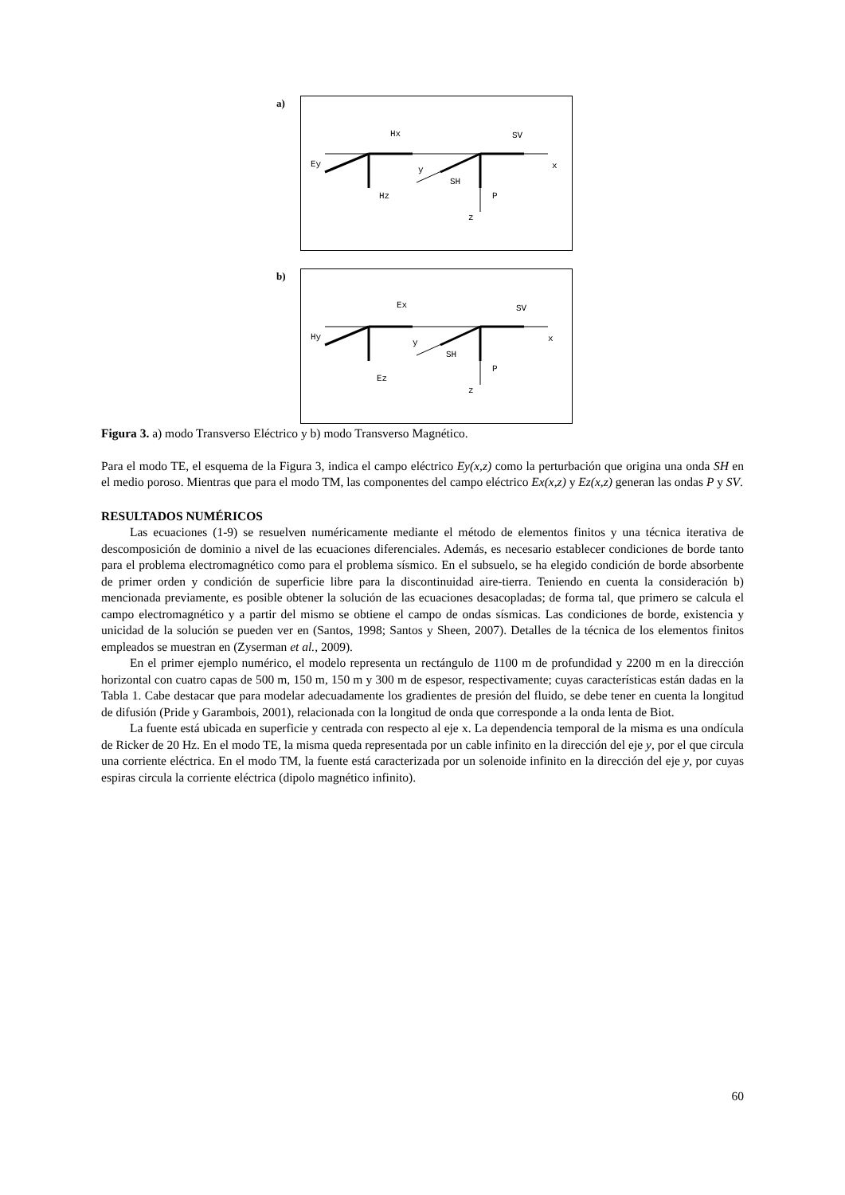a)
Hx
SV
Ey
x
y
SH
Hz
P
z
b)
Ex
SV
Hy
x
y
SH
Ez
P
z
Figura 3. a) modo Transverso Eléctrico y b) modo Transverso Magnético.
Para el modo TE, el esquema de la Figura 3, indica el campo eléctrico Ey(x,z) como la perturbación que origina una onda SH en el medio poroso. Mientras que para el modo TM, las componentes del campo eléctrico Ex(x,z) y Ez(x,z) generan las ondas P y SV.
RESULTADOS NUMÉRICOS
Las ecuaciones (1-9) se resuelven numéricamente mediante el método de elementos finitos y una técnica iterativa de descomposición de dominio a nivel de las ecuaciones diferenciales. Además, es necesario establecer condiciones de borde tanto para el problema electromagnético como para el problema sísmico. En el subsuelo, se ha elegido condición de borde absorbente de primer orden y condición de superficie libre para la discontinuidad aire-tierra. Teniendo en cuenta la consideración b) mencionada previamente, es posible obtener la solución de las ecuaciones desacopladas; de forma tal, que primero se calcula el campo electromagnético y a partir del mismo se obtiene el campo de ondas sísmicas. Las condiciones de borde, existencia y unicidad de la solución se pueden ver en (Santos, 1998; Santos y Sheen, 2007). Detalles de la técnica de los elementos finitos empleados se muestran en (Zyserman et al., 2009).
En el primer ejemplo numérico, el modelo representa un rectángulo de 1100 m de profundidad y 2200 m en la dirección horizontal con cuatro capas de 500 m, 150 m, 150 m y 300 m de espesor, respectivamente; cuyas características están dadas en la Tabla 1. Cabe destacar que para modelar adecuadamente los gradientes de presión del fluido, se debe tener en cuenta la longitud de difusión (Pride y Garambois, 2001), relacionada con la longitud de onda que corresponde a la onda lenta de Biot.
La fuente está ubicada en superficie y centrada con respecto al eje x. La dependencia temporal de la misma es una ondícula de Ricker de 20 Hz. En el modo TE, la misma queda representada por un cable infinito en la dirección del eje y, por el que circula una corriente eléctrica. En el modo TM, la fuente está caracterizada por un solenoide infinito en la dirección del eje y, por cuyas espiras circula la corriente eléctrica (dipolo magnético infinito).
60